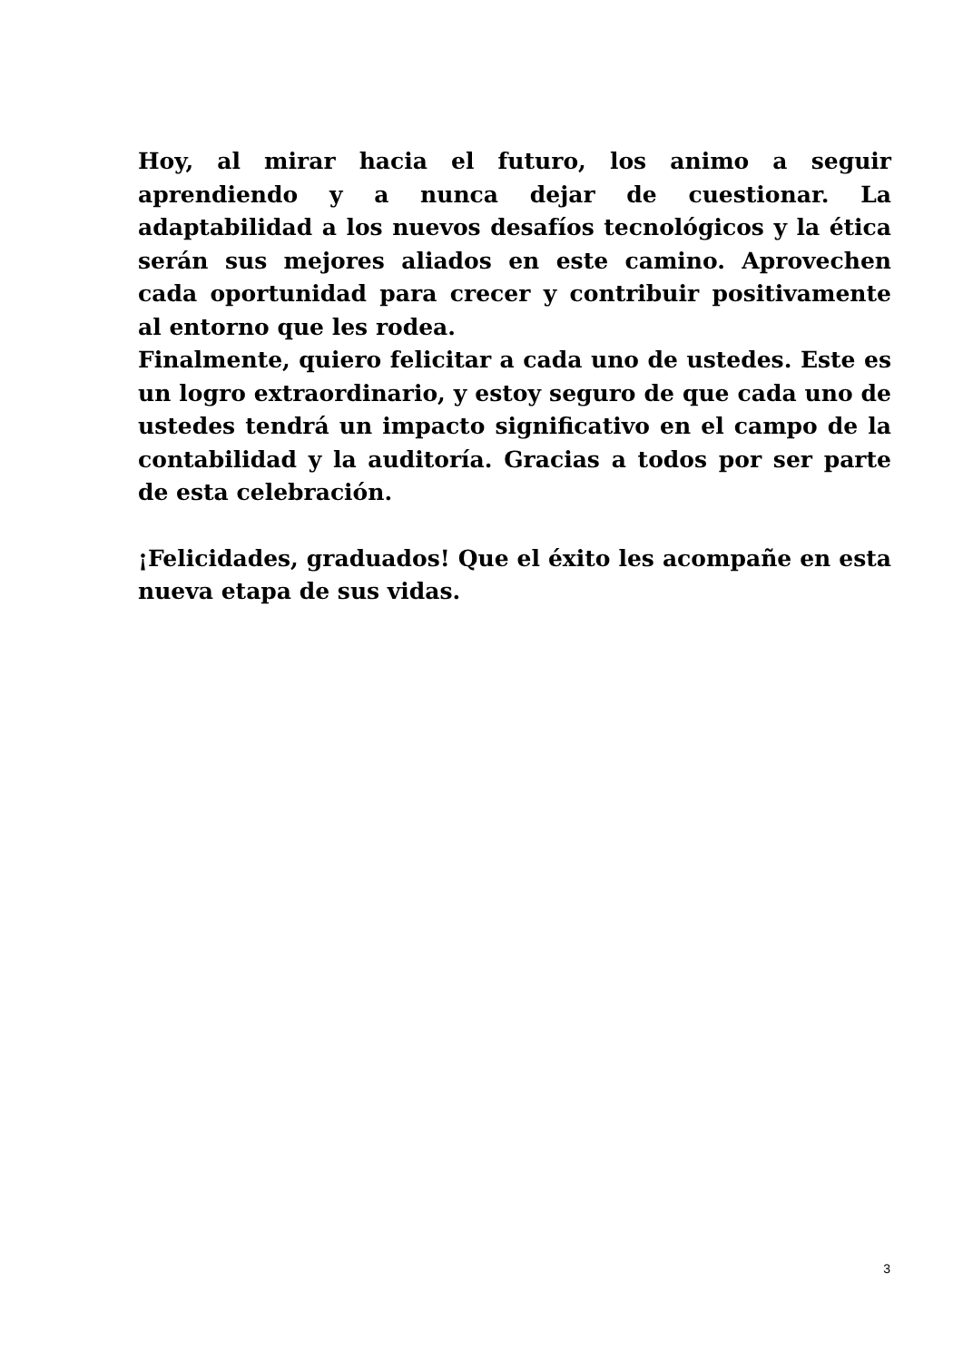Hoy, al mirar hacia el futuro, los animo a seguir aprendiendo y a nunca dejar de cuestionar. La adaptabilidad a los nuevos desafíos tecnológicos y la ética serán sus mejores aliados en este camino. Aprovechen cada oportunidad para crecer y contribuir positivamente al entorno que les rodea.
Finalmente, quiero felicitar a cada uno de ustedes. Este es un logro extraordinario, y estoy seguro de que cada uno de ustedes tendrá un impacto significativo en el campo de la contabilidad y la auditoría. Gracias a todos por ser parte de esta celebración.
¡Felicidades, graduados! Que el éxito les acompañe en esta nueva etapa de sus vidas.
3